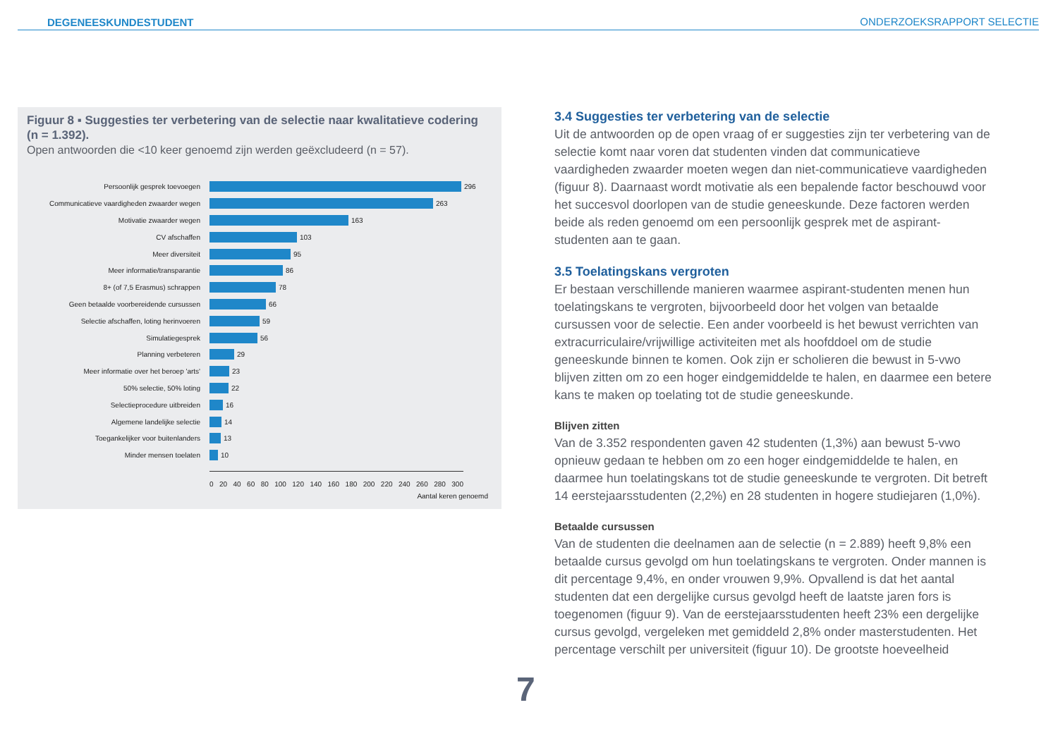DEGENEESKUNDESTUDENT ONDERZOEKSRAPPORT SELECTIE
Figuur 8 ▪ Suggesties ter verbetering van de selectie naar kwalitatieve codering (n = 1.392).
Open antwoorden die <10 keer genoemd zijn werden geëxcludeerd (n = 57).
Persoonlijk gesprek toevoegen 296
Communicatieve vaardigheden zwaarder wegen 263
Motivatie zwaarder wegen 163
CV afschaffen 103
Meer diversiteit 95
Meer informatie/transparantie 86
8+ (of 7,5 Erasmus) schrappen 78
Geen betaalde voorbereidende cursussen 66
Selectie afschaffen, loting herinvoeren 59
Simulatiegesprek 56
Planning verbeteren 29
Meer informatie over het beroep 'arts' 23
50% selectie, 50% loting 22
Selectieprocedure uitbreiden 16
Algemene landelijke selectie 14
Toegankelijker voor buitenlanders 13
Minder mensen toelaten 10
0 20 40 60 80 100 120 140 160 180 200 220 240 260 280 300
Aantal keren genoemd
3.4 Suggesties ter verbetering van de selectie
Uit de antwoorden op de open vraag of er suggesties zijn ter verbetering van de selectie komt naar voren dat studenten vinden dat communicatieve vaardigheden zwaarder moeten wegen dan niet-communicatieve vaardigheden (figuur 8). Daarnaast wordt motivatie als een bepalende factor beschouwd voor het succesvol doorlopen van de studie geneeskunde. Deze factoren werden beide als reden genoemd om een persoonlijk gesprek met de aspirant-studenten aan te gaan.
3.5 Toelatingskans vergroten
Er bestaan verschillende manieren waarmee aspirant-studenten menen hun toelatingskans te vergroten, bijvoorbeeld door het volgen van betaalde cursussen voor de selectie. Een ander voorbeeld is het bewust verrichten van extracurriculaire/vrijwillige activiteiten met als hoofddoel om de studie geneeskunde binnen te komen. Ook zijn er scholieren die bewust in 5-vwo blijven zitten om zo een hoger eindgemiddelde te halen, en daarmee een betere kans te maken op toelating tot de studie geneeskunde.
Blijven zitten
Van de 3.352 respondenten gaven 42 studenten (1,3%) aan bewust 5-vwo opnieuw gedaan te hebben om zo een hoger eindgemiddelde te halen, en daarmee hun toelatingskans tot de studie geneeskunde te vergroten. Dit betreft 14 eerstejaarsstudenten (2,2%) en 28 studenten in hogere studiejaren (1,0%).
Betaalde cursussen
Van de studenten die deelnamen aan de selectie (n = 2.889) heeft 9,8% een betaalde cursus gevolgd om hun toelatingskans te vergroten. Onder mannen is dit percentage 9,4%, en onder vrouwen 9,9%. Opvallend is dat het aantal studenten dat een dergelijke cursus gevolgd heeft de laatste jaren fors is toegenomen (figuur 9). Van de eerstejaarsstudenten heeft 23% een dergelijke cursus gevolgd, vergeleken met gemiddeld 2,8% onder masterstudenten. Het percentage verschilt per universiteit (figuur 10). De grootste hoeveelheid
7